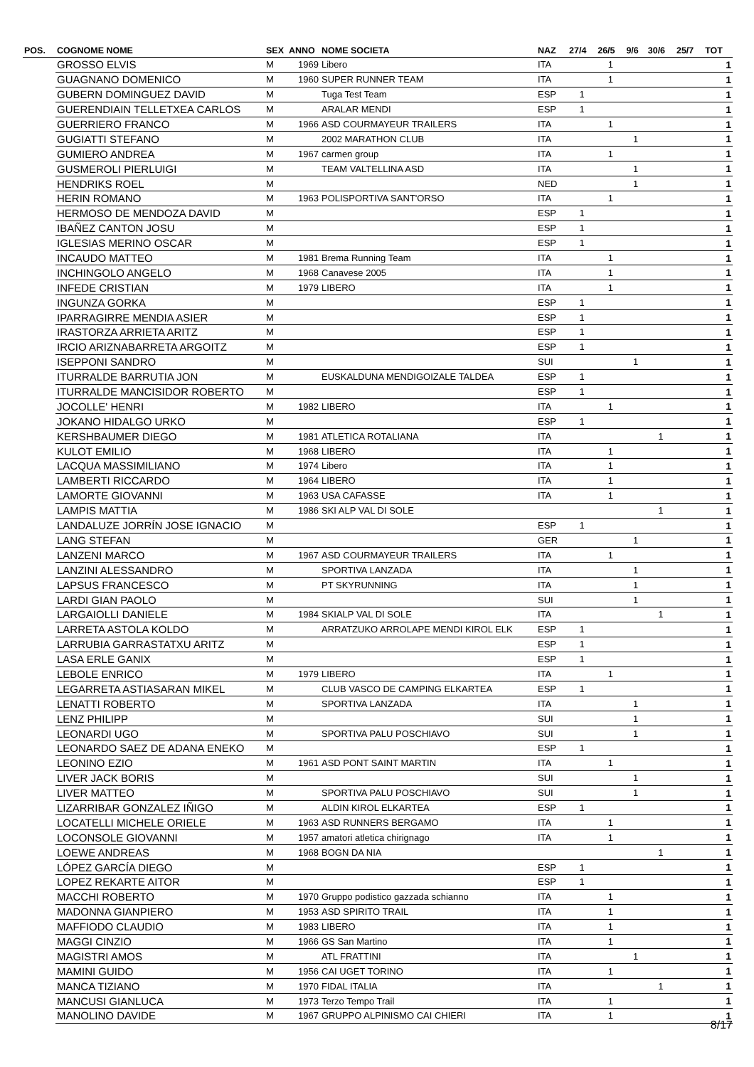| POS. | COGNOME NOME | SEX | ANNO | NOME SOCIETA | NAZ | 27/4 | 26/5 | 9/6 | 30/6 | 25/7 | TOT |
| --- | --- | --- | --- | --- | --- | --- | --- | --- | --- | --- | --- |
| | GROSSO ELVIS | M | 1969 | Libero | ITA | | 1 | | | | 1 |
| | GUAGNANO DOMENICO | M | 1960 | SUPER RUNNER TEAM | ITA | | 1 | | | | 1 |
| | GUBERN DOMINGUEZ DAVID | M | | Tuga Test Team | ESP | 1 | | | | | 1 |
| | GUERENDIAIN TELLETXEA CARLOS | M | | ARALAR MENDI | ESP | 1 | | | | | 1 |
| | GUERRIERO FRANCO | M | 1966 | ASD COURMAYEUR TRAILERS | ITA | | 1 | | | | 1 |
| | GUGIATTI STEFANO | M | | 2002 MARATHON CLUB | ITA | | | 1 | | | 1 |
| | GUMIERO ANDREA | M | 1967 | carmen group | ITA | | 1 | | | | 1 |
| | GUSMEROLI PIERLUIGI | M | | TEAM VALTELLINA ASD | ITA | | | 1 | | | 1 |
| | HENDRIKS ROEL | M | | | NED | | | 1 | | | 1 |
| | HERIN ROMANO | M | 1963 | POLISPORTIVA SANT'ORSO | ITA | | 1 | | | | 1 |
| | HERMOSO DE MENDOZA DAVID | M | | | ESP | 1 | | | | | 1 |
| | IBAÑEZ CANTON JOSU | M | | | ESP | 1 | | | | | 1 |
| | IGLESIAS MERINO OSCAR | M | | | ESP | 1 | | | | | 1 |
| | INCAUDO MATTEO | M | 1981 | Brema Running Team | ITA | | 1 | | | | 1 |
| | INCHINGOLO ANGELO | M | 1968 | Canavese 2005 | ITA | | 1 | | | | 1 |
| | INFEDE CRISTIAN | M | 1979 | LIBERO | ITA | | 1 | | | | 1 |
| | INGUNZA GORKA | M | | | ESP | 1 | | | | | 1 |
| | IPARRAGIRRE MENDIA ASIER | M | | | ESP | 1 | | | | | 1 |
| | IRASTORZA ARRIETA ARITZ | M | | | ESP | 1 | | | | | 1 |
| | IRCIO ARIZNABARRETA ARGOITZ | M | | | ESP | 1 | | | | | 1 |
| | ISEPPONI SANDRO | M | | | SUI | | | 1 | | | 1 |
| | ITURRALDE BARRUTIA JON | M | | EUSKALDUNA MENDIGOIZALE TALDEA | ESP | 1 | | | | | 1 |
| | ITURRALDE MANCISIDOR ROBERTO | M | | | ESP | 1 | | | | | 1 |
| | JOCOLLE' HENRI | M | 1982 | LIBERO | ITA | | 1 | | | | 1 |
| | JOKANO HIDALGO URKO | M | | | ESP | 1 | | | | | 1 |
| | KERSHBAUMER DIEGO | M | 1981 | ATLETICA ROTALIANA | ITA | | | | 1 | | 1 |
| | KULOT EMILIO | M | 1968 | LIBERO | ITA | | 1 | | | | 1 |
| | LACQUA MASSIMILIANO | M | 1974 | Libero | ITA | | 1 | | | | 1 |
| | LAMBERTI RICCARDO | M | 1964 | LIBERO | ITA | | 1 | | | | 1 |
| | LAMORTE GIOVANNI | M | 1963 | USA CAFASSE | ITA | | 1 | | | | 1 |
| | LAMPIS MATTIA | M | 1986 | SKI ALP VAL DI SOLE | | | | | 1 | | 1 |
| | LANDALUZE JORRÍN JOSE IGNACIO | M | | | ESP | 1 | | | | | 1 |
| | LANG STEFAN | M | | | GER | | | 1 | | | 1 |
| | LANZENI MARCO | M | 1967 | ASD COURMAYEUR TRAILERS | ITA | | 1 | | | | 1 |
| | LANZINI ALESSANDRO | M | | SPORTIVA LANZADA | ITA | | | 1 | | | 1 |
| | LAPSUS FRANCESCO | M | | PT SKYRUNNING | ITA | | | 1 | | | 1 |
| | LARDI GIAN PAOLO | M | | | SUI | | | 1 | | | 1 |
| | LARGAIOLLI DANIELE | M | 1984 | SKIALP VAL DI SOLE | ITA | | | | 1 | | 1 |
| | LARRETA ASTOLA KOLDO | M | | ARRATZUKO ARROLAPE MENDI KIROL ELK | ESP | 1 | | | | | 1 |
| | LARRUBIA GARRASTATXU ARITZ | M | | | ESP | 1 | | | | | 1 |
| | LASA ERLE GANIX | M | | | ESP | 1 | | | | | 1 |
| | LEBOLE ENRICO | M | 1979 | LIBERO | ITA | | 1 | | | | 1 |
| | LEGARRETA ASTIASARAN MIKEL | M | | CLUB VASCO DE CAMPING ELKARTEA | ESP | 1 | | | | | 1 |
| | LENATTI ROBERTO | M | | SPORTIVA LANZADA | ITA | | | 1 | | | 1 |
| | LENZ PHILIPP | M | | | SUI | | | 1 | | | 1 |
| | LEONARDI UGO | M | | SPORTIVA PALU POSCHIAVO | SUI | | | 1 | | | 1 |
| | LEONARDO SAEZ DE ADANA ENEKO | M | | | ESP | 1 | | | | | 1 |
| | LEONINO EZIO | M | 1961 | ASD PONT SAINT MARTIN | ITA | | 1 | | | | 1 |
| | LIVER JACK BORIS | M | | | SUI | | | 1 | | | 1 |
| | LIVER MATTEO | M | | SPORTIVA PALU POSCHIAVO | SUI | | | 1 | | | 1 |
| | LIZARRIBAR GONZALEZ IÑIGO | M | | ALDIN KIROL ELKARTEA | ESP | 1 | | | | | 1 |
| | LOCATELLI MICHELE ORIELE | M | 1963 | ASD RUNNERS BERGAMO | ITA | | 1 | | | | 1 |
| | LOCONSOLE GIOVANNI | M | 1957 | amatori atletica chirignago | ITA | | 1 | | | | 1 |
| | LOEWE ANDREAS | M | 1968 | BOGN DA NIA | | | | | 1 | | 1 |
| | LÓPEZ GARCÍA DIEGO | M | | | ESP | 1 | | | | | 1 |
| | LOPEZ REKARTE AITOR | M | | | ESP | 1 | | | | | 1 |
| | MACCHI ROBERTO | M | 1970 | Gruppo podistico gazzada schianno | ITA | | 1 | | | | 1 |
| | MADONNA GIANPIERO | M | 1953 | ASD SPIRITO TRAIL | ITA | | 1 | | | | 1 |
| | MAFFIODO CLAUDIO | M | 1983 | LIBERO | ITA | | 1 | | | | 1 |
| | MAGGI CINZIO | M | 1966 | GS San Martino | ITA | | 1 | | | | 1 |
| | MAGISTRI AMOS | M | | ATL FRATTINI | ITA | | | 1 | | | 1 |
| | MAMINI GUIDO | M | 1956 | CAI UGET TORINO | ITA | | 1 | | | | 1 |
| | MANCA TIZIANO | M | 1970 | FIDAL ITALIA | ITA | | | | 1 | | 1 |
| | MANCUSI GIANLUCA | M | 1973 | Terzo Tempo Trail | ITA | | 1 | | | | 1 |
| | MANOLINO DAVIDE | M | 1967 | GRUPPO ALPINISMO CAI CHIERI | ITA | | 1 | | | | 1 |
8/17